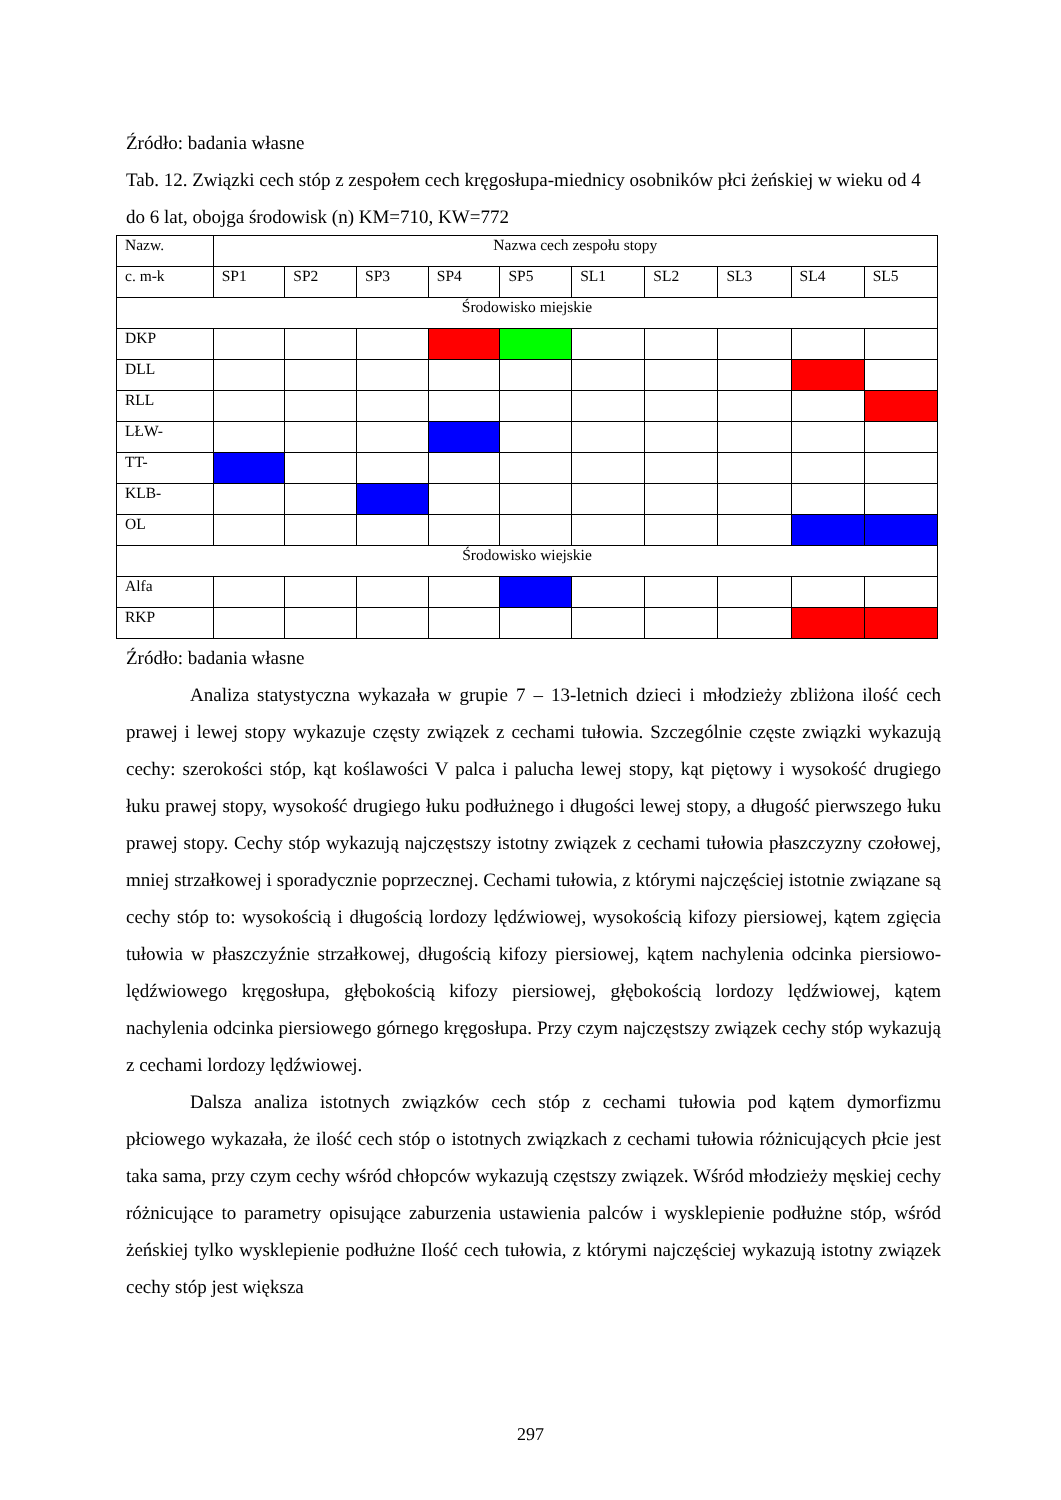Źródło: badania własne
Tab. 12. Związki cech stóp z zespołem cech kręgosłupa-miednicy osobników płci żeńskiej w wieku od 4 do 6 lat, obojga środowisk (n) KM=710, KW=772
| Nazw. | Nazwa cech zespołu stopy | | | | | | | | | |
| c. m-k | SP1 | SP2 | SP3 | SP4 | SP5 | SL1 | SL2 | SL3 | SL4 | SL5 |
| Środowisko miejskie | | | | | | | | | | |
| DKP | | | | | | | | | | |
| DLL | | | | | | | | | | |
| RLL | | | | | | | | | | |
| LŁW- | | | | | | | | | | |
| TT- | | | | | | | | | | |
| KLB- | | | | | | | | | | |
| OL | | | | | | | | | | |
| Środowisko wiejskie | | | | | | | | | | |
| Alfa | | | | | | | | | | |
| RKP | | | | | | | | | | |
Źródło: badania własne
Analiza statystyczna wykazała w grupie 7 – 13-letnich dzieci i młodzieży zbliżona ilość cech prawej i lewej stopy wykazuje częsty związek z cechami tułowia. Szczególnie częste związki wykazują cechy: szerokości stóp, kąt koślawości V palca i palucha lewej stopy, kąt piętowy i wysokość drugiego łuku prawej stopy, wysokość drugiego łuku podłużnego i długości lewej stopy, a długość pierwszego łuku prawej stopy. Cechy stóp wykazują najczęstszy istotny związek z cechami tułowia płaszczyzny czołowej, mniej strzałkowej i sporadycznie poprzecznej. Cechami tułowia, z którymi najczęściej istotnie związane są cechy stóp to: wysokością i długością lordozy lędźwiowej, wysokością kifozy piersiowej, kątem zgięcia tułowia w płaszczyźnie strzałkowej, długością kifozy piersiowej, kątem nachylenia odcinka piersiowo-lędźwiowego kręgosłupa, głębokością kifozy piersiowej, głębokością lordozy lędźwiowej, kątem nachylenia odcinka piersiowego górnego kręgosłupa. Przy czym najczęstszy związek cechy stóp wykazują z cechami lordozy lędźwiowej.
Dalsza analiza istotnych związków cech stóp z cechami tułowia pod kątem dymorfizmu płciowego wykazała, że ilość cech stóp o istotnych związkach z cechami tułowia różnicujących płcie jest taka sama, przy czym cechy wśród chłopców wykazują częstszy związek. Wśród młodzieży męskiej cechy różnicujące to parametry opisujące zaburzenia ustawienia palców i wysklepienie podłużne stóp, wśród żeńskiej tylko wysklepienie podłużne Ilość cech tułowia, z którymi najczęściej wykazują istotny związek cechy stóp jest większa
297